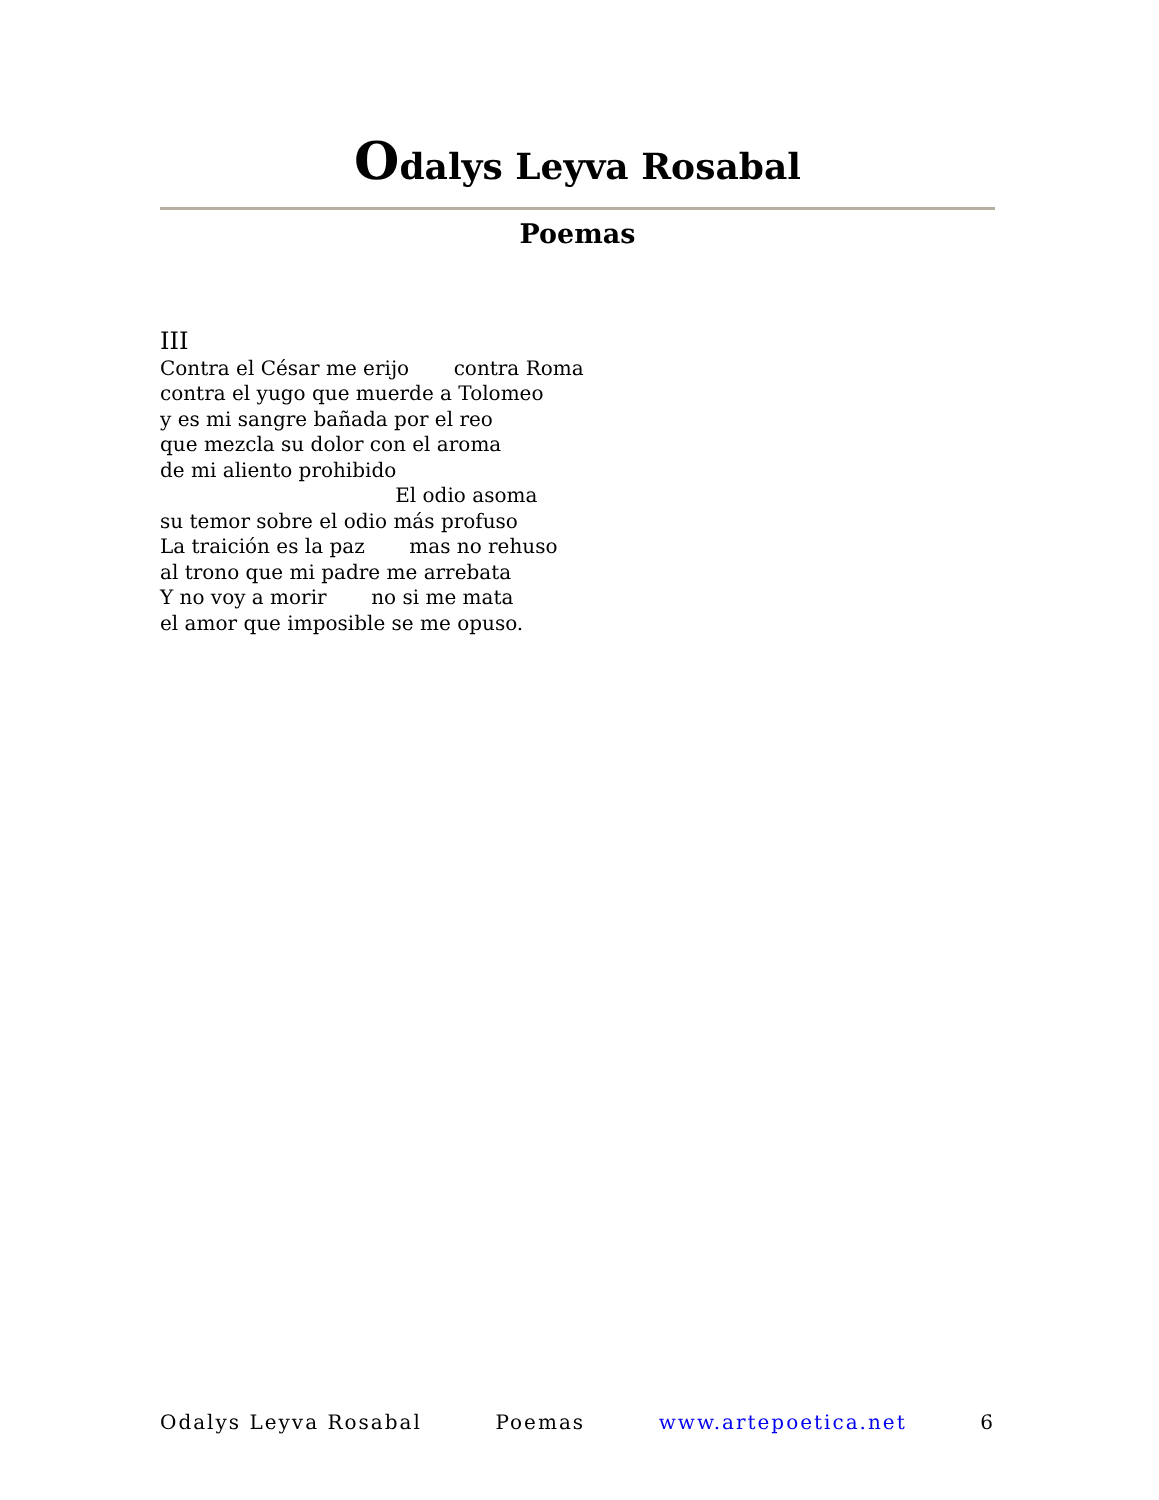Odalys Leyva Rosabal
Poemas
III Contra el César me erijo contra Roma contra el yugo que muerde a Tolomeo y es mi sangre bañada por el reo que mezcla su dolor con el aroma de mi aliento prohibido El odio asoma su temor sobre el odio más profuso La traición es la paz mas no rehuso al trono que mi padre me arrebata Y no voy a morir no si me mata el amor que imposible se me opuso.
Odalys Leyva Rosabal Poemas www.artepoetica.net 6